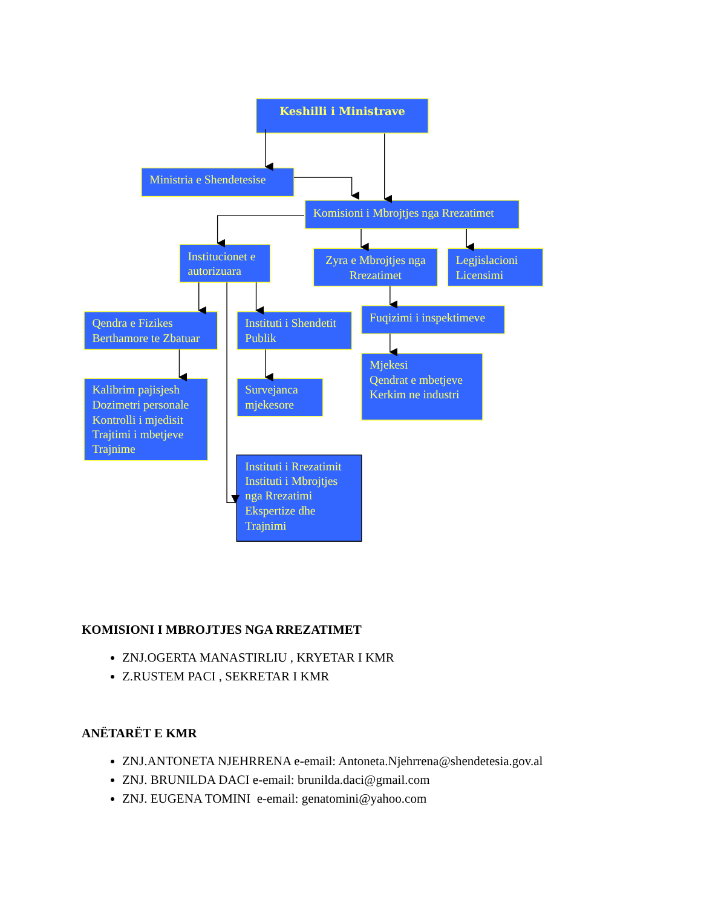Keshilli i Ministrave
Ministria e Shendetesise
Komisioni i Mbrojtjes nga Rrezatimet
Institucionet e
autorizuara
Zyra e Mbrojtjes nga
Rrezatimet
Legjislacioni
Licensimi
Qendra e Fizikes
Berthamore te Zbatuar
Instituti i Shendetit
Publik
Fuqizimi i inspektimeve
Kalibrim pajisjesh
Dozimetri personale
Kontrolli i mjedisit
Trajtimi i mbetjeve
Trajnime
Survejanca
mjekesore
Mjekesi
Qendrat e mbetjeve
Kerkim ne industri
Instituti i Rrezatimit
Instituti i Mbrojtjes
nga Rrezatimi
Ekspertize dhe
Trajnimi
KOMISIONI I MBROJTJES NGA RREZATIMET
ZNJ.OGERTA MANASTIRLIU , KRYETAR I KMR
Z.RUSTEM PACI , SEKRETAR I KMR
ANËTARËT E KMR
ZNJ.ANTONETA NJEHRRENA e-email: Antoneta.Njehrrena@shendetesia.gov.al
ZNJ. BRUNILDA DACI e-email: brunilda.daci@gmail.com
ZNJ. EUGENA TOMINI e-email: genatomini@yahoo.com